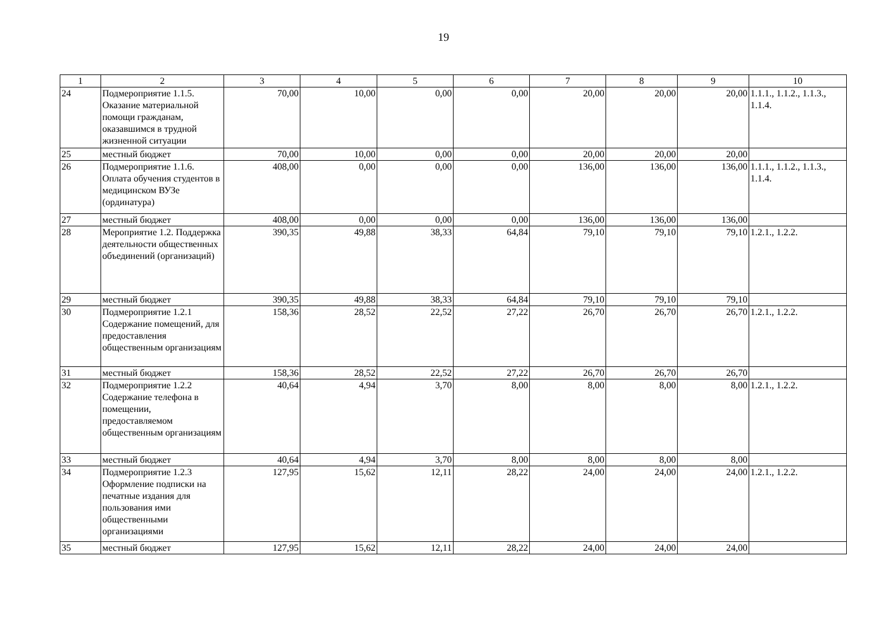19
| 1 | 2 | 3 | 4 | 5 | 6 | 7 | 8 | 9 | 10 |
| --- | --- | --- | --- | --- | --- | --- | --- | --- | --- |
| 24 | Подмероприятие 1.1.5. Оказание материальной помощи гражданам, оказавшимся в трудной жизненной ситуации | 70,00 | 10,00 | 0,00 | 0,00 | 20,00 | 20,00 | 20,00 | 1.1.1., 1.1.2., 1.1.3., 1.1.4. |
| 25 | местный бюджет | 70,00 | 10,00 | 0,00 | 0,00 | 20,00 | 20,00 | 20,00 | |
| 26 | Подмероприятие 1.1.6. Оплата обучения студентов в медицинском ВУЗе (ординатура) | 408,00 | 0,00 | 0,00 | 0,00 | 136,00 | 136,00 | 136,00 | 1.1.1., 1.1.2., 1.1.3., 1.1.4. |
| 27 | местный бюджет | 408,00 | 0,00 | 0,00 | 0,00 | 136,00 | 136,00 | 136,00 | |
| 28 | Мероприятие 1.2. Поддержка деятельности общественных объединений (организаций) | 390,35 | 49,88 | 38,33 | 64,84 | 79,10 | 79,10 | 79,10 | 1.2.1., 1.2.2. |
| 29 | местный бюджет | 390,35 | 49,88 | 38,33 | 64,84 | 79,10 | 79,10 | 79,10 | |
| 30 | Подмероприятие 1.2.1 Содержание помещений, для предоставления общественным организациям | 158,36 | 28,52 | 22,52 | 27,22 | 26,70 | 26,70 | 26,70 | 1.2.1., 1.2.2. |
| 31 | местный бюджет | 158,36 | 28,52 | 22,52 | 27,22 | 26,70 | 26,70 | 26,70 | |
| 32 | Подмероприятие 1.2.2 Содержание телефона в помещении, предоставляемом общественным организациям | 40,64 | 4,94 | 3,70 | 8,00 | 8,00 | 8,00 | 8,00 | 1.2.1., 1.2.2. |
| 33 | местный бюджет | 40,64 | 4,94 | 3,70 | 8,00 | 8,00 | 8,00 | 8,00 | |
| 34 | Подмероприятие 1.2.3 Оформление подписки на печатные издания для пользования ими общественными организациями | 127,95 | 15,62 | 12,11 | 28,22 | 24,00 | 24,00 | 24,00 | 1.2.1., 1.2.2. |
| 35 | местный бюджет | 127,95 | 15,62 | 12,11 | 28,22 | 24,00 | 24,00 | 24,00 | |